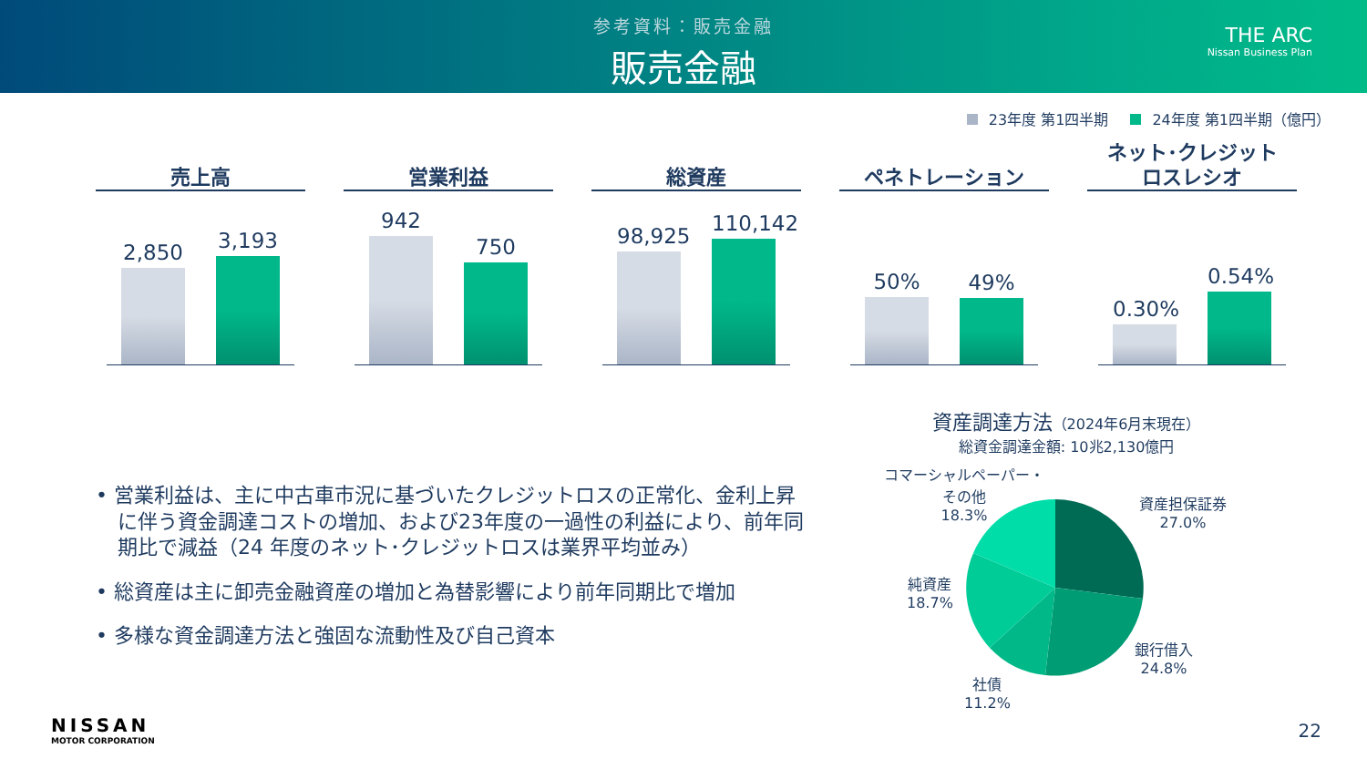参考資料：販売金融
販売金融
THE ARC
Nissan Business Plan
23年度 第1四半期 24年度 第1四半期（億円）
売上高
2,850
3,193
営業利益
942
750
総資産
98,925
110,142
ペネトレーション
50%
49%
ネット･クレジット
ロスレシオ
0.30%
0.54%
• 営業利益は、主に中古車市況に基づいたクレジットロスの正常化、金利上昇に伴う資金調達コストの増加、および23年度の一過性の利益により、前年同期比で減益（24 年度のネット･クレジットロスは業界平均並み）
• 総資産は主に卸売金融資産の増加と為替影響により前年同期比で増加
• 多様な資金調達方法と強固な流動性及び自己資本
資産調達方法（2024年6月末現在）
総資金調達金額: 10兆2,130億円
コマーシャルペーパー・
その他
18.3%
資産担保証券
27.0%
純資産
18.7%
銀行借入
24.8%
社債
11.2%
NISSAN
MOTOR CORPORATION
22